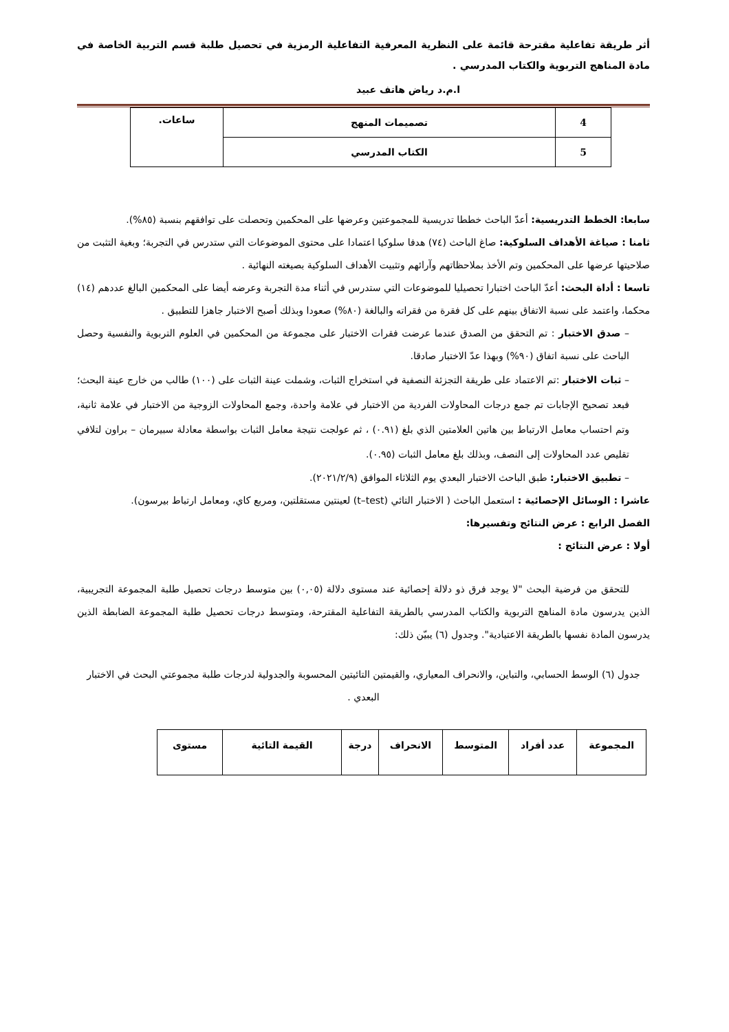أثر طريقة تفاعلية مقترحة قائمة على النظرية المعرفية التفاعلية الرمزية في تحصيل طلبة قسم التربية الخاصة في مادة المناهج التربوية والكتاب المدرسي .
ا.م.د رياض هاتف عبيد
| 4 | تصميمات المنهج | ساعات. |
| 5 | الكتاب المدرسي | |
سابعا: الخطط التدريسية: أعدّ الباحث خططا تدريسية للمجموعتين وعرضها على المحكمين وتحصلت على توافقهم بنسبة (٨٥%).
ثامنا : صياغة الأهداف السلوكية: صاغ الباحث (٧٤) هدفا سلوكيا اعتمادا على محتوى الموضوعات التي ستدرس في التجربة؛ وبغية التثبت من صلاحيتها عرضها على المحكمين وتم الأخذ بملاحظاتهم وآرائهم وتثبيت الأهداف السلوكية بصيغته النهائية .
تاسعا : أداة البحث: أعدّ الباحث اختبارا تحصيليا للموضوعات التي ستدرس في أثناء مدة التجربة وعرضه أيضا على المحكمين البالغ عددهم (١٤) محكما، واعتمد على نسبة الاتفاق بينهم على كل فقرة من فقراته والبالغة (٨٠%) صعودا وبذلك أصبح الاختبار جاهزا للتطبيق .
– صدق الاختبار : تم التحقق من الصدق عندما عرضت فقرات الاختبار على مجموعة من المحكمين في العلوم التربوية والنفسية وحصل الباحث على نسبة اتفاق (٩٠%) وبهذا عدّ الاختبار صادقا.
– ثبات الاختبار :تم الاعتماد على طريقة التجزئة النصفية في استخراج الثبات، وشملت عينة الثبات على (١٠٠) طالب من خارج عينة البحث؛ فبعد تصحيح الإجابات تم جمع درجات المحاولات الفردية من الاختبار في علامة واحدة، وجمع المحاولات الزوجية من الاختبار في علامة ثانية، وتم احتساب معامل الارتباط بين هاتين العلامتين الذي بلغ (٠.٩١) ، ثم عولجت نتيجة معامل الثبات بواسطة معادلة سبيرمان – براون لتلافي تقليص عدد المحاولات إلى النصف، وبذلك بلغ معامل الثبات (٠.٩٥).
– تطبيق الاختبار: طبق الباحث الاختبار البعدي يوم الثلاثاء الموافق (٢٠٢١/٢/٩).
عاشرا : الوسائل الإحصائية : استعمل الباحث ( الاختبار التائي (t–test) لعينتين مستقلتين، ومربع كاي، ومعامل ارتباط بيرسون).
الفصل الرابع : عرض النتائج وتفسيرها:
أولا : عرض النتائج :
للتحقق من فرضية البحث "لا يوجد فرق ذو دلالة إحصائية عند مستوى دلالة (٠,٠٥) بين متوسط درجات تحصيل طلبة المجموعة التجريبية، الذين يدرسون مادة المناهج التربوية والكتاب المدرسي بالطريقة التفاعلية المقترحة، ومتوسط درجات تحصيل طلبة المجموعة الضابطة الذين يدرسون المادة نفسها بالطريقة الاعتيادية". وجدول (٦) يبيّن ذلك:
جدول (٦) الوسط الحسابي، والتباين، والانحراف المعياري، والقيمتين التائيتين المحسوبة والجدولية لدرجات طلبة مجموعتي البحث في الاختبار البعدي .
| المجموعة | عدد أفراد | المتوسط | الانحراف | درجة | القيمة التائية | مستوى |
| --- | --- | --- | --- | --- | --- | --- |